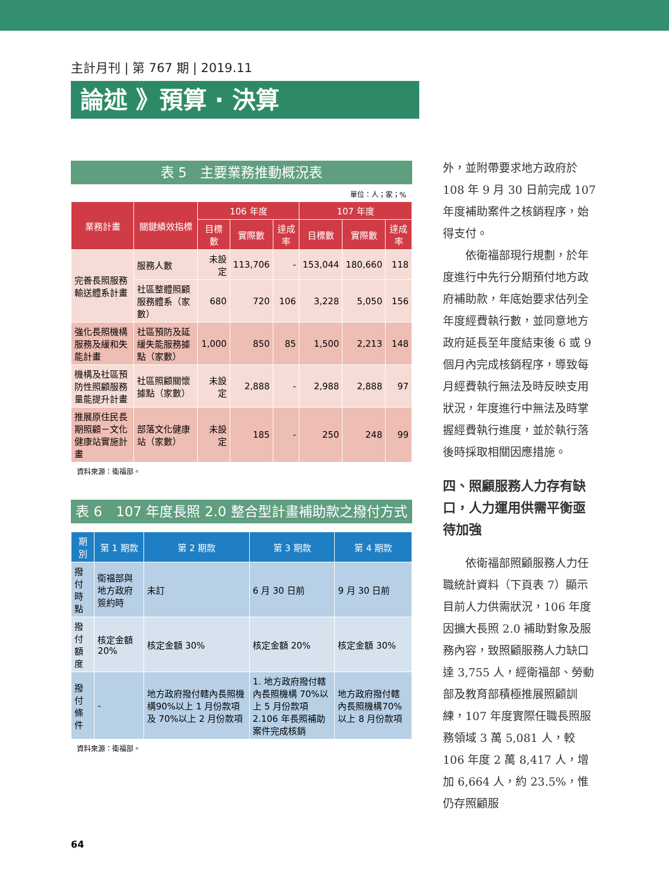主計月刊 | 第 767 期 | 2019.11
論述 》預算 · 決算
表 5　主要業務推動概況表
單位：人；家；%
| 業務計畫 | 關鍵績效指標 | 106 年度 | | | 107 年度 | | |
| --- | --- | --- | --- | --- | --- | --- | --- |
| | | 目標數 | 實際數 | 達成率 | 目標數 | 實際數 | 達成率 |
| 完善長照服務輸送體系計畫 | 服務人數 | 未設定 | 113,706 | - | 153,044 | 180,660 | 118 |
| | 社區整體照顧服務體系（家數） | 680 | 720 | 106 | 3,228 | 5,050 | 156 |
| 強化長照機構服務及緩和失能計畫 | 社區預防及延緩失能服務據點（家數） | 1,000 | 850 | 85 | 1,500 | 2,213 | 148 |
| 機構及社區預防性照顧服務量能提升計畫 | 社區照顧關懷據點（家數） | 未設定 | 2,888 | - | 2,988 | 2,888 | 97 |
| 推展原住民長期照顧－文化健康站實施計畫 | 部落文化健康站（家數） | 未設定 | 185 | - | 250 | 248 | 99 |
資料來源：衛福部。
表 6　107 年度長照 2.0 整合型計畫補助款之撥付方式
| 期別 | 第 1 期款 | 第 2 期款 | 第 3 期款 | 第 4 期款 |
| --- | --- | --- | --- | --- |
| 撥付時點 | 衛福部與地方政府簽約時 | 未訂 | 6 月 30 日前 | 9 月 30 日前 |
| 撥付額度 | 核定金額 20% | 核定金額 30% | 核定金額 20% | 核定金額 30% |
| 撥付條件 | - | 地方政府撥付轄內長照機構90%以上 1 月份款項及 70%以上 2 月份款項 | 1. 地方政府撥付轄內長照機構 70%以上 5 月份款項 2.106 年長照補助案件完成核銷 | 地方政府撥付轄內長照機構70%以上 8 月份款項 |
資料來源：衛福部。
外，並附帶要求地方政府於108 年 9 月 30 日前完成 107 年度補助案件之核銷程序，始得支付。
依衛福部現行規劃，於年度進行中先行分期預付地方政府補助款，年底始要求估列全年度經費執行數，並同意地方政府延長至年度結束後 6 或 9 個月內完成核銷程序，導致每月經費執行無法及時反映支用狀況，年度進行中無法及時掌握經費執行進度，並於執行落後時採取相關因應措施。
四、照顧服務人力存有缺口，人力運用供需平衡亟待加強
依衛福部照顧服務人力任職統計資料（下頁表 7）顯示目前人力供需狀況，106 年度因擴大長照 2.0 補助對象及服務內容，致照顧服務人力缺口達 3,755 人，經衛福部、勞動部及教育部積極推展照顧訓練，107 年度實際任職長照服務領域 3 萬 5,081 人，較 106 年度 2 萬 8,417 人，增加 6,664 人，約 23.5%，惟仍存照顧服
64